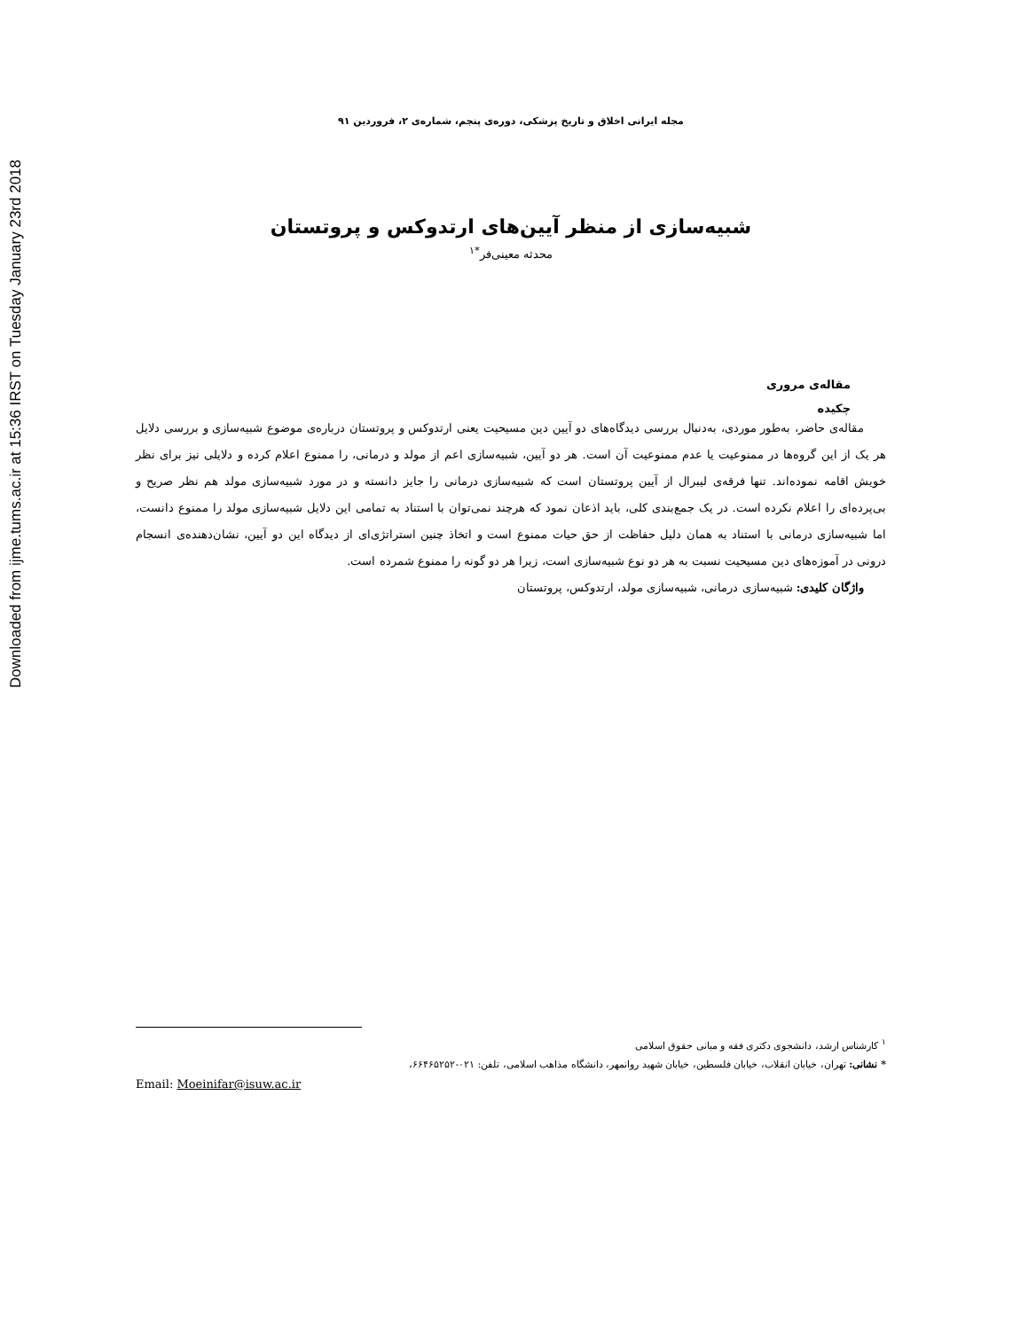Downloaded from ijme.tums.ac.ir at 15:36 IRST on Tuesday January 23rd 2018
مجله ایرانی اخلاق و تاریخ پزشکی، دوره‌ی پنجم، شماره‌ی ۲، فروردین ۹۱
شبیه‌سازی از منظر آیین‌های ارتدوکس و پروتستان
محدثه معینی‌فر<sup>*۱</sup>
مقاله‌ی مروری
چکیده
مقاله‌ی حاضر، به‌طور موردی، به‌دنبال بررسی دیدگاه‌های دو آیین دین مسیحیت یعنی ارتدوکس و پروتستان درباره‌ی موضوع شبیه‌سازی و بررسی دلایل هر یک از این گروه‌ها در ممنوعیت یا عدم ممنوعیت آن است. هر دو آیین، شبیه‌سازی اعم از مولد و درمانی، را ممنوع اعلام کرده و دلایلی نیز برای نظر خویش اقامه نموده‌اند. تنها فرقه‌ی لیبرال از آیین پروتستان است که شبیه‌سازی درمانی را جایز دانسته و در مورد شبیه‌سازی مولد هم نظر صریح و بی‌پرده‌ای را اعلام نکرده است. در یک جمع‌بندی کلی، باید اذعان نمود که هرچند نمی‌توان با استناد به تمامی این دلایل شبیه‌سازی مولد را ممنوع دانست، اما شبیه‌سازی درمانی با استناد به همان دلیل حفاظت از حق حیات ممنوع است و اتخاذ چنین استراتژی‌ای از دیدگاه این دو آیین، نشان‌دهنده‌ی انسجام درونی در آموزه‌های دین مسیحیت نسبت به هر دو نوع شبیه‌سازی است، زیرا هر دو گونه را ممنوع شمرده است.
واژگان کلیدی: شبیه‌سازی درمانی، شبیه‌سازی مولد، ارتدوکس، پروتستان
<sup>۱</sup> کارشناس ارشد، دانشجوی دکتری فقه و مبانی حقوق اسلامی
* نشانی: تهران، خیابان انقلاب، خیابان فلسطین، خیابان شهید روانمهر، دانشگاه مذاهب اسلامی، تلفن: ۰۲۱-۶۶۴۶۵۲۵۲،
Email: Moeinifar@isuw.ac.ir